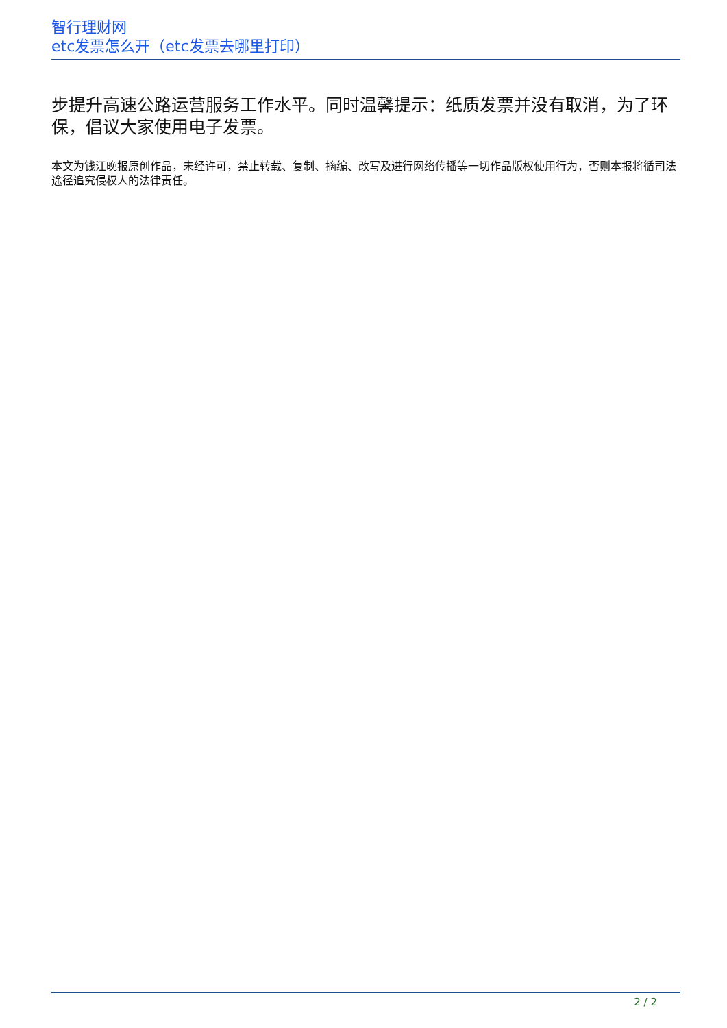智行理财网
etc发票怎么开（etc发票去哪里打印）
步提升高速公路运营服务工作水平。同时温馨提示：纸质发票并没有取消，为了环保，倡议大家使用电子发票。
本文为钱江晚报原创作品，未经许可，禁止转载、复制、摘编、改写及进行网络传播等一切作品版权使用行为，否则本报将循司法途径追究侵权人的法律责任。
2 / 2